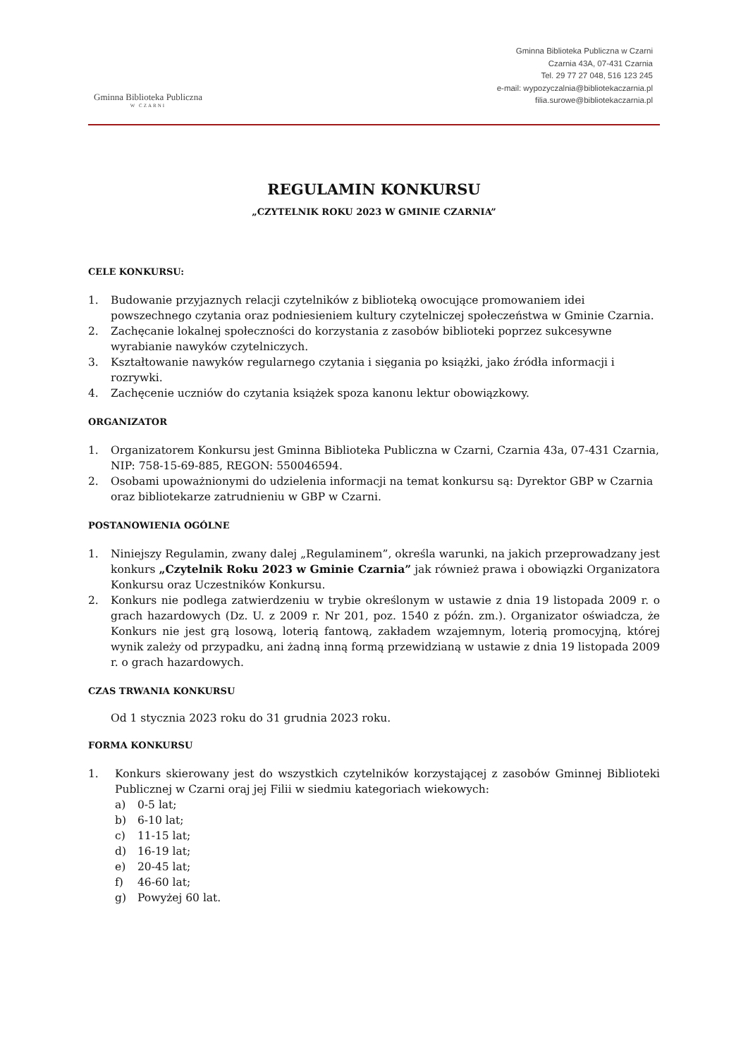Gminna Biblioteka Publiczna
W CZARNI
Gminna Biblioteka Publiczna w Czarni
Czarnia 43A, 07-431 Czarnia
Tel. 29 77 27 048, 516 123 245
e-mail: wypozyczalnia@bibliotekaczarnia.pl
filia.surowe@bibliotekaczarnia.pl
REGULAMIN KONKURSU
„CZYTELNIK ROKU 2023 W GMINIE CZARNIA”
CELE KONKURSU:
1. Budowanie przyjaznych relacji czytelników z biblioteką owocujące promowaniem idei powszechnego czytania oraz podniesieniem kultury czytelniczej społeczeństwa w Gminie Czarnia.
2. Zachęcanie lokalnej społeczności do korzystania z zasobów biblioteki poprzez sukcesywne wyrabianie nawyków czytelniczych.
3. Kształtowanie nawyków regularnego czytania i sięgania po książki, jako źródła informacji i rozrywki.
4. Zachęcenie uczniów do czytania książek spoza kanonu lektur obowiązkowy.
ORGANIZATOR
1. Organizatorem Konkursu jest Gminna Biblioteka Publiczna w Czarni, Czarnia 43a, 07-431 Czarnia, NIP: 758-15-69-885, REGON: 550046594.
2. Osobami upoważnionymi do udzielenia informacji na temat konkursu są: Dyrektor GBP w Czarnia oraz bibliotekarze zatrudnieniu w GBP w Czarni.
POSTANOWIENIA OGÓLNE
1. Niniejszy Regulamin, zwany dalej „Regulaminem”, określa warunki, na jakich przeprowadzany jest konkurs „Czytelnik Roku 2023 w Gminie Czarnia” jak również prawa i obowiązki Organizatora Konkursu oraz Uczestników Konkursu.
2. Konkurs nie podlega zatwierdzeniu w trybie określonym w ustawie z dnia 19 listopada 2009 r. o grach hazardowych (Dz. U. z 2009 r. Nr 201, poz. 1540 z późn. zm.). Organizator oświadcza, że Konkurs nie jest grą losową, loterią fantową, zakładem wzajemnym, loterią promocyjną, której wynik zależy od przypadku, ani żadną inną formą przewidzianą w ustawie z dnia 19 listopada 2009 r. o grach hazardowych.
CZAS TRWANIA KONKURSU
Od 1 stycznia 2023 roku do 31 grudnia 2023 roku.
FORMA KONKURSU
1. Konkurs skierowany jest do wszystkich czytelników korzystającej z zasobów Gminnej Biblioteki Publicznej w Czarni oraj jej Filii w siedmiu kategoriach wiekowych:
a) 0-5 lat;
b) 6-10 lat;
c) 11-15 lat;
d) 16-19 lat;
e) 20-45 lat;
f) 46-60 lat;
g) Powyżej 60 lat.